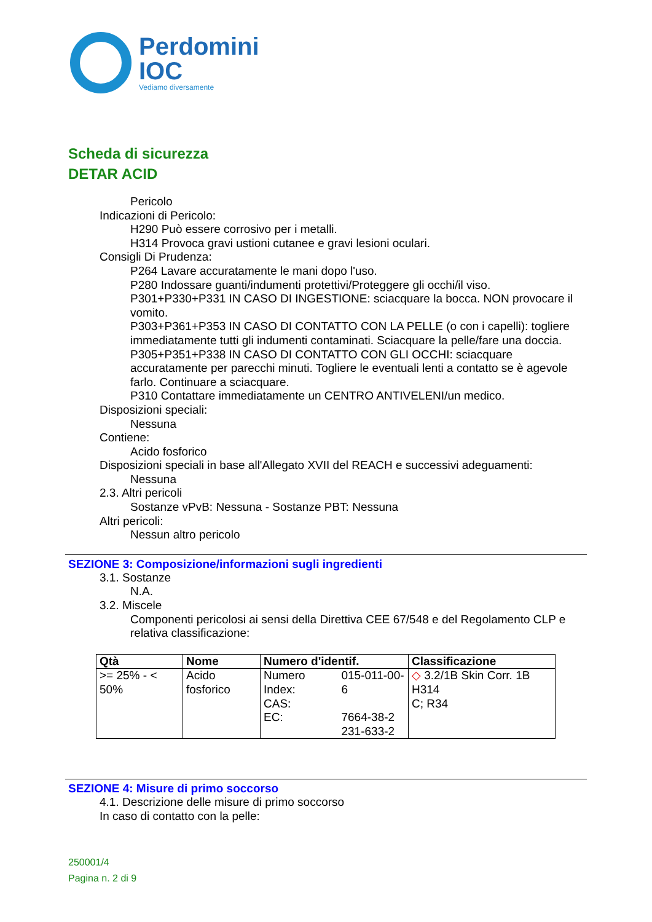Perdomini
IOC
Vediamo diversamente
Scheda di sicurezza
DETAR ACID
Pericolo
Indicazioni di Pericolo:
H290 Può essere corrosivo per i metalli.
H314 Provoca gravi ustioni cutanee e gravi lesioni oculari.
Consigli Di Prudenza:
P264 Lavare accuratamente le mani dopo l'uso.
P280 Indossare guanti/indumenti protettivi/Proteggere gli occhi/il viso.
P301+P330+P331 IN CASO DI INGESTIONE: sciacquare la bocca. NON provocare il vomito.
P303+P361+P353 IN CASO DI CONTATTO CON LA PELLE (o con i capelli): togliere immediatamente tutti gli indumenti contaminati. Sciacquare la pelle/fare una doccia.
P305+P351+P338 IN CASO DI CONTATTO CON GLI OCCHI: sciacquare accuratamente per parecchi minuti. Togliere le eventuali lenti a contatto se è agevole farlo. Continuare a sciacquare.
P310 Contattare immediatamente un CENTRO ANTIVELENI/un medico.
Disposizioni speciali:
Nessuna
Contiene:
Acido fosforico
Disposizioni speciali in base all'Allegato XVII del REACH e successivi adeguamenti:
Nessuna
2.3. Altri pericoli
Sostanze vPvB: Nessuna - Sostanze PBT: Nessuna
Altri pericoli:
Nessun altro pericolo
SEZIONE 3: Composizione/informazioni sugli ingredienti
3.1. Sostanze
N.A.
3.2. Miscele
Componenti pericolosi ai sensi della Direttiva CEE 67/548 e del Regolamento CLP e relativa classificazione:
| Qtà | Nome | Numero d'identif. | | Classificazione |
| --- | --- | --- | --- | --- |
| >= 25% - < 50% | Acido fosforico | Numero Index: CAS: EC: | 015-011-00-6 7664-38-2 231-633-2 | ◇ 3.2/1B Skin Corr. 1B H314 C; R34 |
SEZIONE 4: Misure di primo soccorso
4.1. Descrizione delle misure di primo soccorso
In caso di contatto con la pelle:
250001/4
Pagina n. 2 di 9